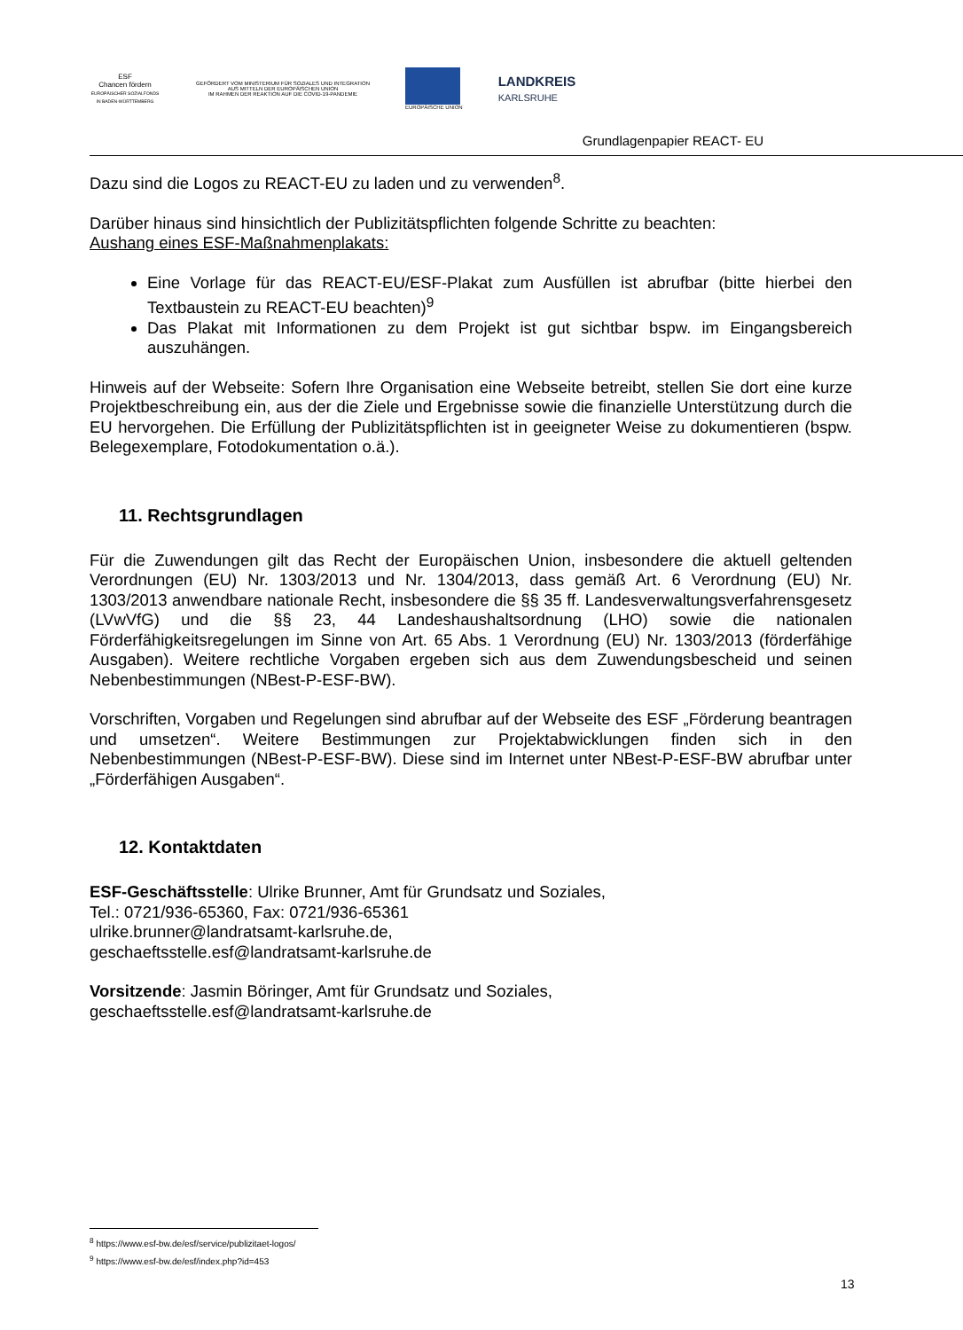ESF
Chancen fördern
EUROPÄISCHER SOZIALFONDS IN BADEN-WÜRTTEMBERG
GEFÖRDERT VOM MINISTERIUM FÜR SOZIALES UND INTEGRATION
AUS MITTELN DER EUROPÄISCHEN UNION
IM RAHMEN DER REAKTION AUF DIE COVID-19-PANDEMIE
EUROPÄISCHE UNION
LANDKREIS
KARLSRUHE
Grundlagenpapier REACT- EU
Dazu sind die Logos zu REACT-EU zu laden und zu verwenden<sup>8</sup>.
Darüber hinaus sind hinsichtlich der Publizitätspflichten folgende Schritte zu beachten:
Aushang eines ESF-Maßnahmenplakats:
Eine Vorlage für das REACT-EU/ESF-Plakat zum Ausfüllen ist abrufbar (bitte hierbei den Textbaustein zu REACT-EU beachten)<sup>9</sup>
Das Plakat mit Informationen zu dem Projekt ist gut sichtbar bspw. im Eingangsbereich auszuhängen.
Hinweis auf der Webseite: Sofern Ihre Organisation eine Webseite betreibt, stellen Sie dort eine kurze Projektbeschreibung ein, aus der die Ziele und Ergebnisse sowie die finanzielle Unterstützung durch die EU hervorgehen. Die Erfüllung der Publizitätspflichten ist in geeigneter Weise zu dokumentieren (bspw. Belegexemplare, Fotodokumentation o.ä.).
11. Rechtsgrundlagen
Für die Zuwendungen gilt das Recht der Europäischen Union, insbesondere die aktuell geltenden Verordnungen (EU) Nr. 1303/2013 und Nr. 1304/2013, dass gemäß Art. 6 Verordnung (EU) Nr. 1303/2013 anwendbare nationale Recht, insbesondere die §§ 35 ff. Landesverwaltungsverfahrensgesetz (LVwVfG) und die §§ 23, 44 Landeshaushaltsordnung (LHO) sowie die nationalen Förderfähigkeitsregelungen im Sinne von Art. 65 Abs. 1 Verordnung (EU) Nr. 1303/2013 (förderfähige Ausgaben). Weitere rechtliche Vorgaben ergeben sich aus dem Zuwendungsbescheid und seinen Nebenbestimmungen (NBest-P-ESF-BW).
Vorschriften, Vorgaben und Regelungen sind abrufbar auf der Webseite des ESF „Förderung beantragen und umsetzen“. Weitere Bestimmungen zur Projektabwicklungen finden sich in den Nebenbestimmungen (NBest-P-ESF-BW). Diese sind im Internet unter NBest-P-ESF-BW abrufbar unter „Förderfähigen Ausgaben“.
12. Kontaktdaten
ESF-Geschäftsstelle: Ulrike Brunner, Amt für Grundsatz und Soziales,
Tel.: 0721/936-65360, Fax: 0721/936-65361
ulrike.brunner@landratsamt-karlsruhe.de,
geschaeftsstelle.esf@landratsamt-karlsruhe.de
Vorsitzende: Jasmin Böringer, Amt für Grundsatz und Soziales,
geschaeftsstelle.esf@landratsamt-karlsruhe.de
<sup>8</sup> https://www.esf-bw.de/esf/service/publizitaet-logos/
<sup>9</sup> https://www.esf-bw.de/esf/index.php?id=453
13